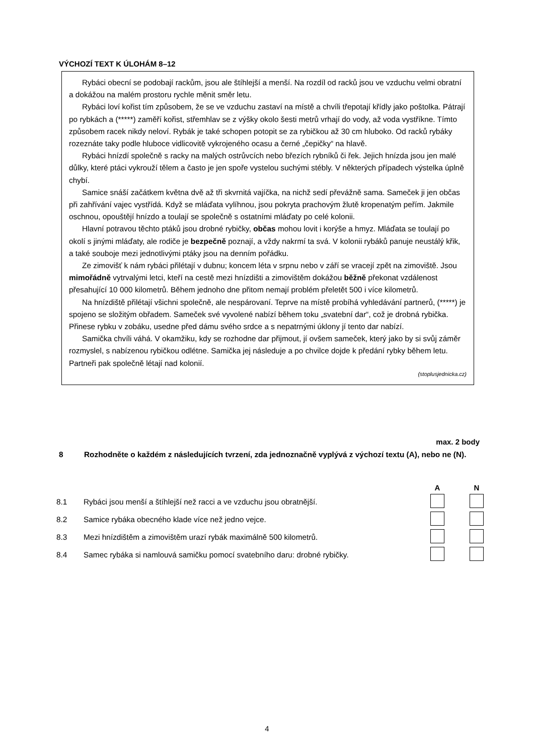VÝCHOZÍ TEXT K ÚLOHÁM 8–12
Rybáci obecní se podobají rackům, jsou ale štíhlejší a menší. Na rozdíl od racků jsou ve vzduchu velmi obratní a dokážou na malém prostoru rychle měnit směr letu.
Rybáci loví kořist tím způsobem, že se ve vzduchu zastaví na místě a chvíli třepotají křídly jako poštolka. Pátrají po rybkách a (*****) zaměří kořist, střemhlav se z výšky okolo šesti metrů vrhají do vody, až voda vystříkne. Tímto způsobem racek nikdy neloví. Rybák je také schopen potopit se za rybičkou až 30 cm hluboko. Od racků rybáky rozeznáte taky podle hluboce vidlicovitě vykrojeného ocasu a černé „čepičky“ na hlavě.
Rybáci hnízdí společně s racky na malých ostrůvcích nebo březích rybníků či řek. Jejich hnízda jsou jen malé důlky, které ptáci vykrouží tělem a často je jen spoře vystelou suchými stébly. V některých případech výstelka úplně chybí.
Samice snáší začátkem května dvě až tři skvrnitá vajíčka, na nichž sedí převážně sama. Sameček ji jen občas při zahřívání vajec vystřídá. Když se mláďata vylíhnou, jsou pokryta prachovým žlutě kropenatým peřím. Jakmile oschnou, opouštějí hnízdo a toulají se společně s ostatními mláďaty po celé kolonii.
Hlavní potravou těchto ptáků jsou drobné rybičky, občas mohou lovit i korýše a hmyz. Mláďata se toulají po okolí s jinými mláďaty, ale rodiče je bezpečně poznají, a vždy nakrmí ta svá. V kolonii rybáků panuje neustálý křik, a také souboje mezi jednotlivými ptáky jsou na denním pořádku.
Ze zimovišť k nám rybáci přilétají v dubnu; koncem léta v srpnu nebo v září se vracejí zpět na zimoviště. Jsou mimořádně vytrvalými letci, kteří na cestě mezi hnízdišti a zimovištěm dokážou běžně překonat vzdálenost přesahující 10 000 kilometrů. Během jednoho dne přitom nemají problém přeletět 500 i více kilometrů.
Na hnízdiště přilétají všichni společně, ale nespárovaní. Teprve na místě probíhá vyhledávání partnerů, (*****) je spojeno se složitým obřadem. Sameček své vyvolené nabízí během toku „svatební dar“, což je drobná rybička. Přinese rybku v zobáku, usedne před dámu svého srdce a s nepatrnými úklony jí tento dar nabízí.
Samička chvíli váhá. V okamžiku, kdy se rozhodne dar přijmout, jí ovšem sameček, který jako by si svůj záměr rozmyslel, s nabízenou rybičkou odlétne. Samička jej následuje a po chvilce dojde k předání rybky během letu. Partneři pak společně létají nad kolonií.
(stoplusjednicka.cz)
max. 2 body
8 Rozhodněte o každém z následujících tvrzení, zda jednoznačně vyplývá z výchozí textu (A), nebo ne (N).
| | | A | N |
| --- | --- | --- | --- |
| 8.1 | Rybáci jsou menší a štíhlejší než racci a ve vzduchu jsou obratnější. | | |
| 8.2 | Samice rybáka obecného klade více než jedno vejce. | | |
| 8.3 | Mezi hnízdištěm a zimovištěm urazí rybák maximálně 500 kilometrů. | | |
| 8.4 | Samec rybáka si namlouvá samičku pomocí svatebního daru: drobné rybičky. | | |
4